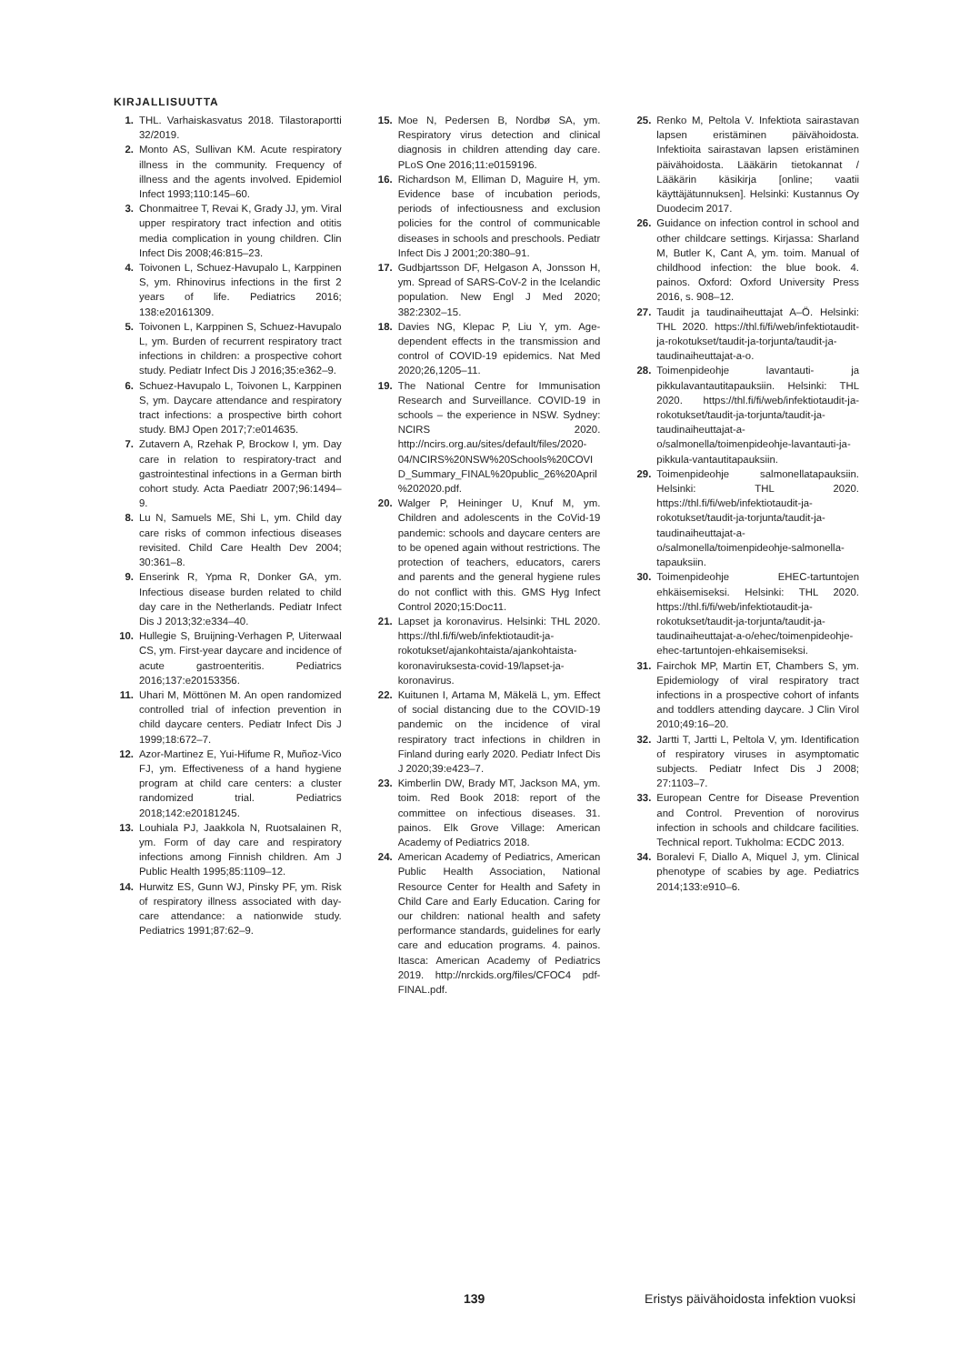KIRJALLISUUTTA
1. THL. Varhaiskasvatus 2018. Tilastoraportti 32/2019.
2. Monto AS, Sullivan KM. Acute respiratory illness in the community. Frequency of illness and the agents involved. Epidemiol Infect 1993;110:145–60.
3. Chonmaitree T, Revai K, Grady JJ, ym. Viral upper respiratory tract infection and otitis media complication in young children. Clin Infect Dis 2008;46:815–23.
4. Toivonen L, Schuez-Havupalo L, Karppinen S, ym. Rhinovirus infections in the first 2 years of life. Pediatrics 2016; 138:e20161309.
5. Toivonen L, Karppinen S, Schuez-Havupalo L, ym. Burden of recurrent respiratory tract infections in children: a prospective cohort study. Pediatr Infect Dis J 2016;35:e362–9.
6. Schuez-Havupalo L, Toivonen L, Karppinen S, ym. Daycare attendance and respiratory tract infections: a prospective birth cohort study. BMJ Open 2017;7:e014635.
7. Zutavern A, Rzehak P, Brockow I, ym. Day care in relation to respiratory-tract and gastrointestinal infections in a German birth cohort study. Acta Paediatr 2007;96:1494–9.
8. Lu N, Samuels ME, Shi L, ym. Child day care risks of common infectious diseases revisited. Child Care Health Dev 2004; 30:361–8.
9. Enserink R, Ypma R, Donker GA, ym. Infectious disease burden related to child day care in the Netherlands. Pediatr Infect Dis J 2013;32:e334–40.
10. Hullegie S, Bruijning-Verhagen P, Uiterwaal CS, ym. First-year daycare and incidence of acute gastroenteritis. Pediatrics 2016;137:e20153356.
11. Uhari M, Möttönen M. An open randomized controlled trial of infection prevention in child daycare centers. Pediatr Infect Dis J 1999;18:672–7.
12. Azor-Martinez E, Yui-Hifume R, Muñoz-Vico FJ, ym. Effectiveness of a hand hygiene program at child care centers: a cluster randomized trial. Pediatrics 2018;142:e20181245.
13. Louhiala PJ, Jaakkola N, Ruotsalainen R, ym. Form of day care and respiratory infections among Finnish children. Am J Public Health 1995;85:1109–12.
14. Hurwitz ES, Gunn WJ, Pinsky PF, ym. Risk of respiratory illness associated with day-care attendance: a nationwide study. Pediatrics 1991;87:62–9.
15. Moe N, Pedersen B, Nordbø SA, ym. Respiratory virus detection and clinical diagnosis in children attending day care. PLoS One 2016;11:e0159196.
16. Richardson M, Elliman D, Maguire H, ym. Evidence base of incubation periods, periods of infectiousness and exclusion policies for the control of communicable diseases in schools and preschools. Pediatr Infect Dis J 2001;20:380–91.
17. Gudbjartsson DF, Helgason A, Jonsson H, ym. Spread of SARS-CoV-2 in the Icelandic population. New Engl J Med 2020; 382:2302–15.
18. Davies NG, Klepac P, Liu Y, ym. Age-dependent effects in the transmission and control of COVID-19 epidemics. Nat Med 2020;26,1205–11.
19. The National Centre for Immunisation Research and Surveillance. COVID-19 in schools – the experience in NSW. Sydney: NCIRS 2020. http://ncirs.org.au/sites/default/files/2020-04/NCIRS%20NSW%20Schools%20COVID_Summary_FINAL%20public_26%20April%202020.pdf.
20. Walger P, Heininger U, Knuf M, ym. Children and adolescents in the CoVid-19 pandemic: schools and daycare centers are to be opened again without restrictions. The protection of teachers, educators, carers and parents and the general hygiene rules do not conflict with this. GMS Hyg Infect Control 2020;15:Doc11.
21. Lapset ja koronavirus. Helsinki: THL 2020. https://thl.fi/fi/web/infektiotaudit-ja-rokotukset/ajankohtaista/ajankohtaista-koronaviruksesta-covid-19/lapset-ja-koronavirus.
22. Kuitunen I, Artama M, Mäkelä L, ym. Effect of social distancing due to the COVID-19 pandemic on the incidence of viral respiratory tract infections in children in Finland during early 2020. Pediatr Infect Dis J 2020;39:e423–7.
23. Kimberlin DW, Brady MT, Jackson MA, ym. toim. Red Book 2018: report of the committee on infectious diseases. 31. painos. Elk Grove Village: American Academy of Pediatrics 2018.
24. American Academy of Pediatrics, American Public Health Association, National Resource Center for Health and Safety in Child Care and Early Education. Caring for our children: national health and safety performance standards, guidelines for early care and education programs. 4. painos. Itasca: American Academy of Pediatrics 2019. http://nrckids.org/files/CFOC4 pdf- FINAL.pdf.
25. Renko M, Peltola V. Infektiota sairastavan lapsen eristäminen päivähoidosta. Infektioita sairastavan lapsen eristäminen päivähoidosta. Lääkärin tietokannat / Lääkärin käsikirja [online; vaatii käyttäjätunnuksen]. Helsinki: Kustannus Oy Duodecim 2017.
26. Guidance on infection control in school and other childcare settings. Kirjassa: Sharland M, Butler K, Cant A, ym. toim. Manual of childhood infection: the blue book. 4. painos. Oxford: Oxford University Press 2016, s. 908–12.
27. Taudit ja taudinaiheuttajat A–Ö. Helsinki: THL 2020. https://thl.fi/fi/web/infektiotaudit-ja-rokotukset/taudit-ja-torjunta/taudit-ja-taudinaiheuttajat-a-o.
28. Toimenpideohje lavantauti- ja pikkulavantautitapauksiin. Helsinki: THL 2020. https://thl.fi/fi/web/infektiotaudit-ja-rokotukset/taudit-ja-torjunta/taudit-ja-taudinaiheuttajat-a-o/salmonella/toimenpideohje-lavantauti-ja-pikkula-vantautitapauksiin.
29. Toimenpideohje salmonellatapauksiin. Helsinki: THL 2020. https://thl.fi/fi/web/infektiotaudit-ja-rokotukset/taudit-ja-torjunta/taudit-ja-taudinaiheuttajat-a-o/salmonella/toimenpideohje-salmonella-tapauksiin.
30. Toimenpideohje EHEC-tartuntojen ehkäisemiseksi. Helsinki: THL 2020. https://thl.fi/fi/web/infektiotaudit-ja-rokotukset/taudit-ja-torjunta/taudit-ja-taudinaiheuttajat-a-o/ehec/toimenpideohje-ehec-tartuntojen-ehkaisemiseksi.
31. Fairchok MP, Martin ET, Chambers S, ym. Epidemiology of viral respiratory tract infections in a prospective cohort of infants and toddlers attending daycare. J Clin Virol 2010;49:16–20.
32. Jartti T, Jartti L, Peltola V, ym. Identification of respiratory viruses in asymptomatic subjects. Pediatr Infect Dis J 2008; 27:1103–7.
33. European Centre for Disease Prevention and Control. Prevention of norovirus infection in schools and childcare facilities. Technical report. Tukholma: ECDC 2013.
34. Boralevi F, Diallo A, Miquel J, ym. Clinical phenotype of scabies by age. Pediatrics 2014;133:e910–6.
139 Eristys päivähoidosta infektion vuoksi